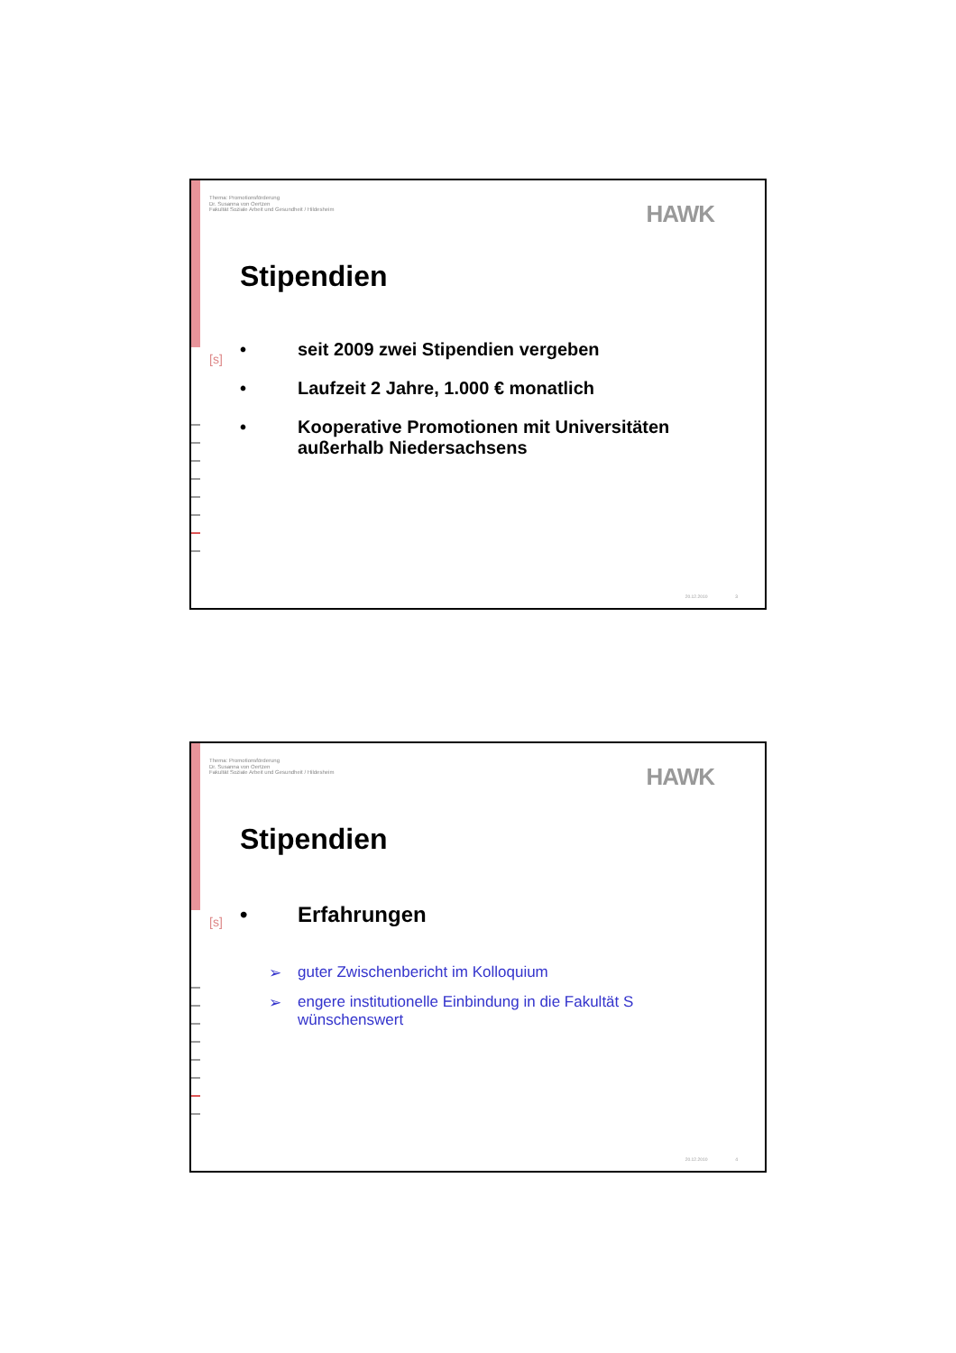Thema: Promotionsförderung
Dr. Susanna von Oertzen
Fakultät Soziale Arbeit und Gesundheit / Hildesheim
HAWK
[s]
Stipendien
• seit 2009 zwei Stipendien vergeben
• Laufzeit 2 Jahre, 1.000 € monatlich
• Kooperative Promotionen mit Universitäten außerhalb Niedersachsens
20.12.2010 3
Thema: Promotionsförderung
Dr. Susanna von Oertzen
Fakultät Soziale Arbeit und Gesundheit / Hildesheim
HAWK
[s]
Stipendien
• Erfahrungen
➢ guter Zwischenbericht im Kolloquium
➢ engere institutionelle Einbindung in die Fakultät S wünschenswert
20.12.2010 4